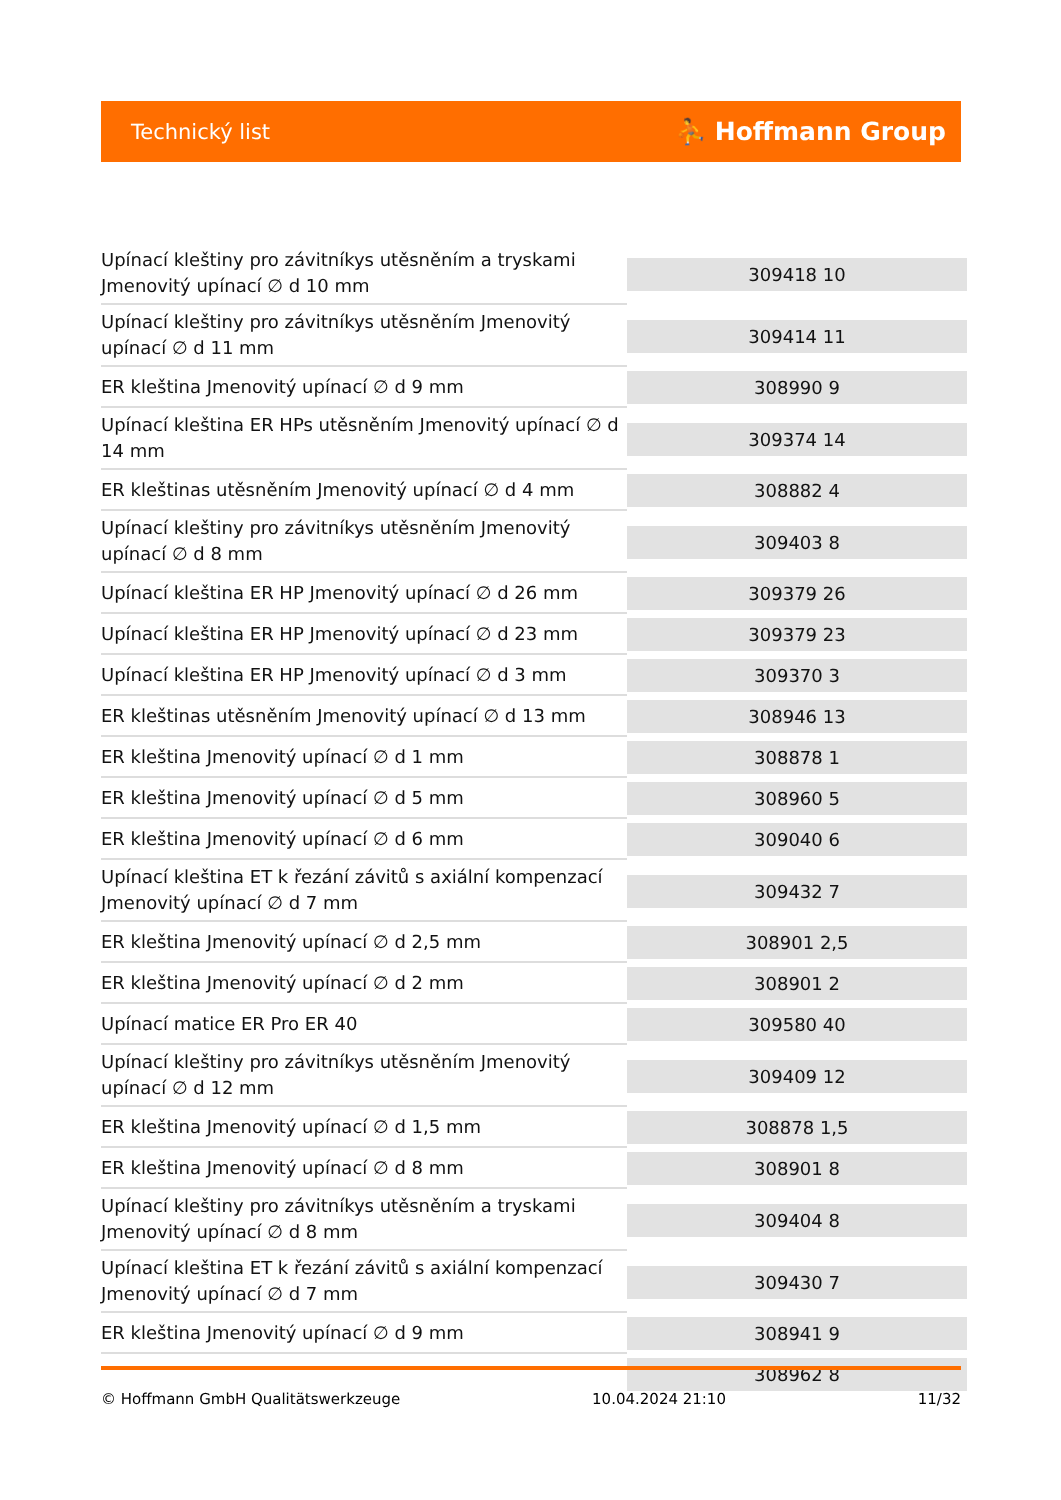Technický list ⛹ Hoffmann Group
| Upínací kleštiny pro závitníkys utěsněním a tryskami Jmenovitý upínací ∅ d 10 mm | 309418 10 |
| Upínací kleštiny pro závitníkys utěsněním Jmenovitý upínací ∅ d 11 mm | 309414 11 |
| ER kleština Jmenovitý upínací ∅ d 9 mm | 308990 9 |
| Upínací kleština ER HPs utěsněním Jmenovitý upínací ∅ d 14 mm | 309374 14 |
| ER kleštinas utěsněním Jmenovitý upínací ∅ d 4 mm | 308882 4 |
| Upínací kleštiny pro závitníkys utěsněním Jmenovitý upínací ∅ d 8 mm | 309403 8 |
| Upínací kleština ER HP Jmenovitý upínací ∅ d 26 mm | 309379 26 |
| Upínací kleština ER HP Jmenovitý upínací ∅ d 23 mm | 309379 23 |
| Upínací kleština ER HP Jmenovitý upínací ∅ d 3 mm | 309370 3 |
| ER kleštinas utěsněním Jmenovitý upínací ∅ d 13 mm | 308946 13 |
| ER kleština Jmenovitý upínací ∅ d 1 mm | 308878 1 |
| ER kleština Jmenovitý upínací ∅ d 5 mm | 308960 5 |
| ER kleština Jmenovitý upínací ∅ d 6 mm | 309040 6 |
| Upínací kleština ET k řezání závitů s axiální kompenzací Jmenovitý upínací ∅ d 7 mm | 309432 7 |
| ER kleština Jmenovitý upínací ∅ d 2,5 mm | 308901 2,5 |
| ER kleština Jmenovitý upínací ∅ d 2 mm | 308901 2 |
| Upínací matice ER Pro ER 40 | 309580 40 |
| Upínací kleštiny pro závitníkys utěsněním Jmenovitý upínací ∅ d 12 mm | 309409 12 |
| ER kleština Jmenovitý upínací ∅ d 1,5 mm | 308878 1,5 |
| ER kleština Jmenovitý upínací ∅ d 8 mm | 308901 8 |
| Upínací kleštiny pro závitníkys utěsněním a tryskami Jmenovitý upínací ∅ d 8 mm | 309404 8 |
| Upínací kleština ET k řezání závitů s axiální kompenzací Jmenovitý upínací ∅ d 7 mm | 309430 7 |
| ER kleština Jmenovitý upínací ∅ d 9 mm | 308941 9 |
| | 308962 8 |
© Hoffmann GmbH Qualitätswerkzeuge 10.04.2024 21:10 11/32